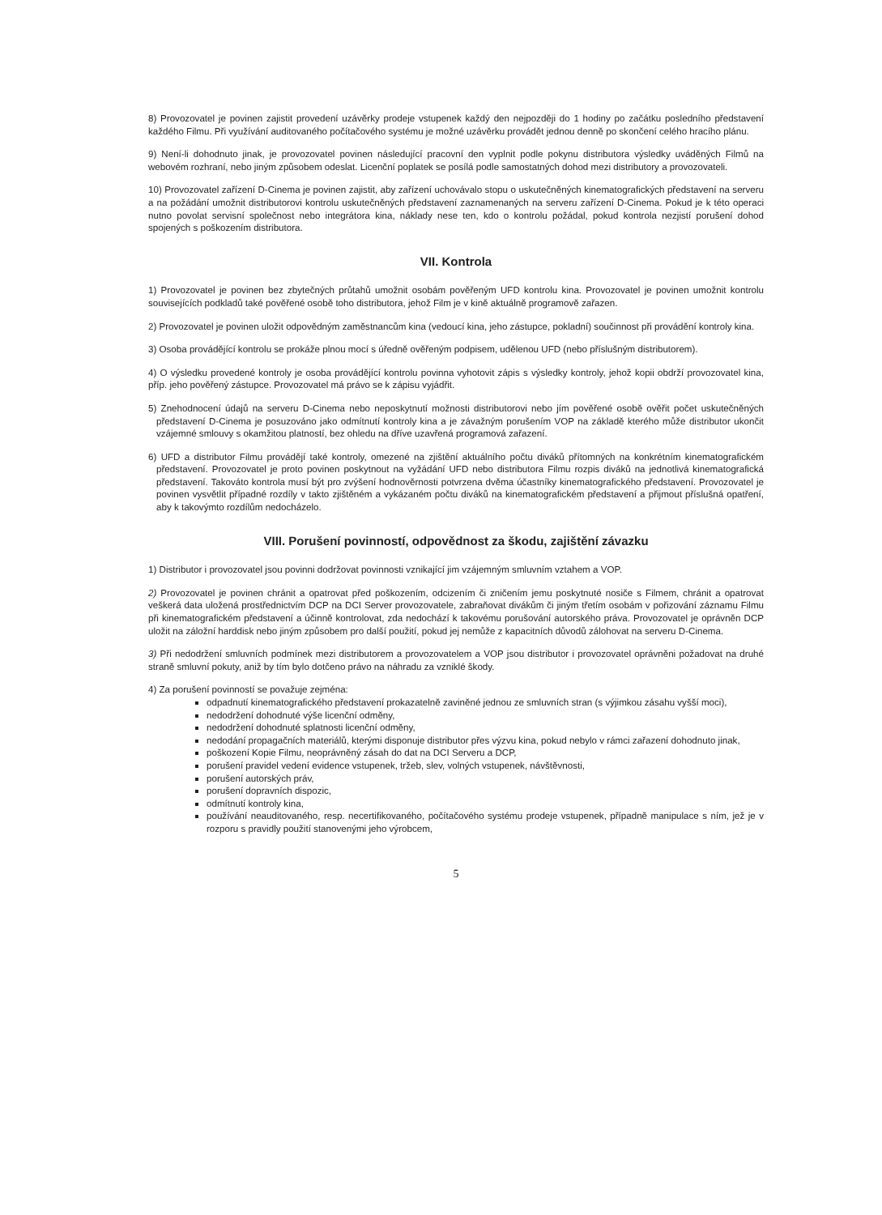8) Provozovatel je povinen zajistit provedení uzávěrky prodeje vstupenek každý den nejpozději do 1 hodiny po začátku posledního představení každého Filmu. Při využívání auditovaného počítačového systému je možné uzávěrku provádět jednou denně po skončení celého hracího plánu.
9) Není-li dohodnuto jinak, je provozovatel povinen následující pracovní den vyplnit podle pokynu distributora výsledky uváděných Filmů na webovém rozhraní, nebo jiným způsobem odeslat. Licenční poplatek se posílá podle samostatných dohod mezi distributory a provozovateli.
10) Provozovatel zařízení D-Cinema je povinen zajistit, aby zařízení uchovávalo stopu o uskutečněných kinematografických představení na serveru a na požádání umožnit distributorovi kontrolu uskutečněných představení zaznamenaných na serveru zařízení D-Cinema. Pokud je k této operaci nutno povolat servisní společnost nebo integrátora kina, náklady nese ten, kdo o kontrolu požádal, pokud kontrola nezjistí porušení dohod spojených s poškozením distributora.
VII. Kontrola
1) Provozovatel je povinen bez zbytečných průtahů umožnit osobám pověřeným UFD kontrolu kina. Provozovatel je povinen umožnit kontrolu souvisejících podkladů také pověřené osobě toho distributora, jehož Film je v kině aktuálně programově zařazen.
2) Provozovatel je povinen uložit odpovědným zaměstnancům kina (vedoucí kina, jeho zástupce, pokladní) součinnost při provádění kontroly kina.
3) Osoba provádějící kontrolu se prokáže plnou mocí s úředně ověřeným podpisem, udělenou UFD (nebo příslušným distributorem).
4) O výsledku provedené kontroly je osoba provádějící kontrolu povinna vyhotovit zápis s výsledky kontroly, jehož kopii obdrží provozovatel kina, příp. jeho pověřený zástupce. Provozovatel má právo se k zápisu vyjádřit.
5) Znehodnocení údajů na serveru D-Cinema nebo neposkytnutí možnosti distributorovi nebo jím pověřené osobě ověřit počet uskutečněných představení D-Cinema je posuzováno jako odmítnutí kontroly kina a je závažným porušením VOP na základě kterého může distributor ukončit vzájemné smlouvy s okamžitou platností, bez ohledu na dříve uzavřená programová zařazení.
6) UFD a distributor Filmu provádějí také kontroly, omezené na zjištění aktuálního počtu diváků přítomných na konkrétním kinematografickém představení. Provozovatel je proto povinen poskytnout na vyžádání UFD nebo distributora Filmu rozpis diváků na jednotlivá kinematografická představení. Takováto kontrola musí být pro zvýšení hodnověrnosti potvrzena dvěma účastníky kinematografického představení. Provozovatel je povinen vysvětlit případné rozdíly v takto zjištěném a vykázaném počtu diváků na kinematografickém představení a přijmout příslušná opatření, aby k takovýmto rozdílům nedocházelo.
VIII. Porušení povinností, odpovědnost za škodu, zajištění závazku
1) Distributor i provozovatel jsou povinni dodržovat povinnosti vznikající jim vzájemným smluvním vztahem a VOP.
2) Provozovatel je povinen chránit a opatrovat před poškozením, odcizením či zničením jemu poskytnuté nosiče s Filmem, chránit a opatrovat veškerá data uložená prostřednictvím DCP na DCI Server provozovatele, zabraňovat divákům či jiným třetím osobám v pořizování záznamu Filmu při kinematografickém představení a účinně kontrolovat, zda nedochází k takovému porušování autorského práva. Provozovatel je oprávněn DCP uložit na záložní harddisk nebo jiným způsobem pro další použití, pokud jej nemůže z kapacitních důvodů zálohovat na serveru D-Cinema.
3) Při nedodržení smluvních podmínek mezi distributorem a provozovatelem a VOP jsou distributor i provozovatel oprávněni požadovat na druhé straně smluvní pokuty, aniž by tím bylo dotčeno právo na náhradu za vzniklé škody.
4) Za porušení povinností se považuje zejména:
odpadnutí kinematografického představení prokazatelně zaviněné jednou ze smluvních stran (s výjimkou zásahu vyšší moci),
nedodržení dohodnuté výše licenční odměny,
nedodržení dohodnuté splatnosti licenční odměny,
nedodání propagačních materiálů, kterými disponuje distributor přes výzvu kina, pokud nebylo v rámci zařazení dohodnuto jinak,
poškození Kopie Filmu, neoprávněný zásah do dat na DCI Serveru a DCP,
porušení pravidel vedení evidence vstupenek, tržeb, slev, volných vstupenek, návštěvnosti,
porušení autorských práv,
porušení dopravních dispozic,
odmítnutí kontroly kina,
používání neauditovaného, resp. necertifikovaného, počítačového systému prodeje vstupenek, případně manipulace s ním, jež je v rozporu s pravidly použití stanovenými jeho výrobcem,
5